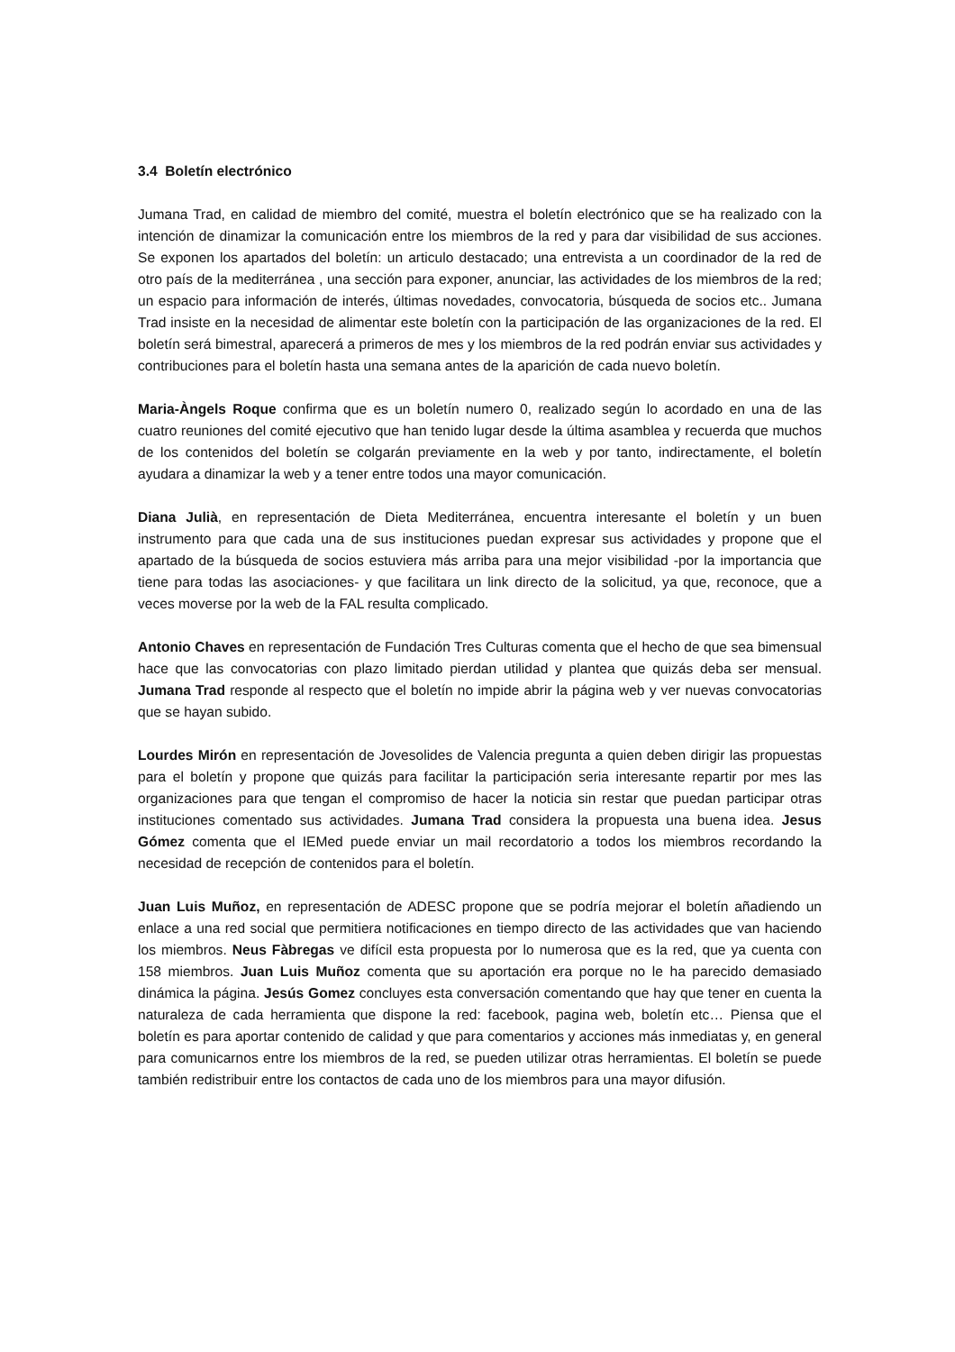3.4 Boletín electrónico
Jumana Trad, en calidad de miembro del comité, muestra el boletín electrónico que se ha realizado con la intención de dinamizar la comunicación entre los miembros de la red y para dar visibilidad de sus acciones. Se exponen los apartados del boletín: un articulo destacado; una entrevista a un coordinador de la red de otro país de la mediterránea , una sección para exponer, anunciar, las actividades de los miembros de la red; un espacio para información de interés, últimas novedades, convocatoria, búsqueda de socios etc.. Jumana Trad insiste en la necesidad de alimentar este boletín con la participación de las organizaciones de la red. El boletín será bimestral, aparecerá a primeros de mes y los miembros de la red podrán enviar sus actividades y contribuciones para el boletín hasta una semana antes de la aparición de cada nuevo boletín.
Maria-Àngels Roque confirma que es un boletín numero 0, realizado según lo acordado en una de las cuatro reuniones del comité ejecutivo que han tenido lugar desde la última asamblea y recuerda que muchos de los contenidos del boletín se colgarán previamente en la web y por tanto, indirectamente, el boletín ayudara a dinamizar la web y a tener entre todos una mayor comunicación.
Diana Julià, en representación de Dieta Mediterránea, encuentra interesante el boletín y un buen instrumento para que cada una de sus instituciones puedan expresar sus actividades y propone que el apartado de la búsqueda de socios estuviera más arriba para una mejor visibilidad -por la importancia que tiene para todas las asociaciones- y que facilitara un link directo de la solicitud, ya que, reconoce, que a veces moverse por la web de la FAL resulta complicado.
Antonio Chaves en representación de Fundación Tres Culturas comenta que el hecho de que sea bimensual hace que las convocatorias con plazo limitado pierdan utilidad y plantea que quizás deba ser mensual. Jumana Trad responde al respecto que el boletín no impide abrir la página web y ver nuevas convocatorias que se hayan subido.
Lourdes Mirón en representación de Jovesolides de Valencia pregunta a quien deben dirigir las propuestas para el boletín y propone que quizás para facilitar la participación seria interesante repartir por mes las organizaciones para que tengan el compromiso de hacer la noticia sin restar que puedan participar otras instituciones comentado sus actividades. Jumana Trad considera la propuesta una buena idea. Jesus Gómez comenta que el IEMed puede enviar un mail recordatorio a todos los miembros recordando la necesidad de recepción de contenidos para el boletín.
Juan Luis Muñoz, en representación de ADESC propone que se podría mejorar el boletín añadiendo un enlace a una red social que permitiera notificaciones en tiempo directo de las actividades que van haciendo los miembros. Neus Fàbregas ve difícil esta propuesta por lo numerosa que es la red, que ya cuenta con 158 miembros. Juan Luis Muñoz comenta que su aportación era porque no le ha parecido demasiado dinámica la página. Jesús Gomez concluyes esta conversación comentando que hay que tener en cuenta la naturaleza de cada herramienta que dispone la red: facebook, pagina web, boletín etc… Piensa que el boletín es para aportar contenido de calidad y que para comentarios y acciones más inmediatas y, en general para comunicarnos entre los miembros de la red, se pueden utilizar otras herramientas. El boletín se puede también redistribuir entre los contactos de cada uno de los miembros para una mayor difusión.